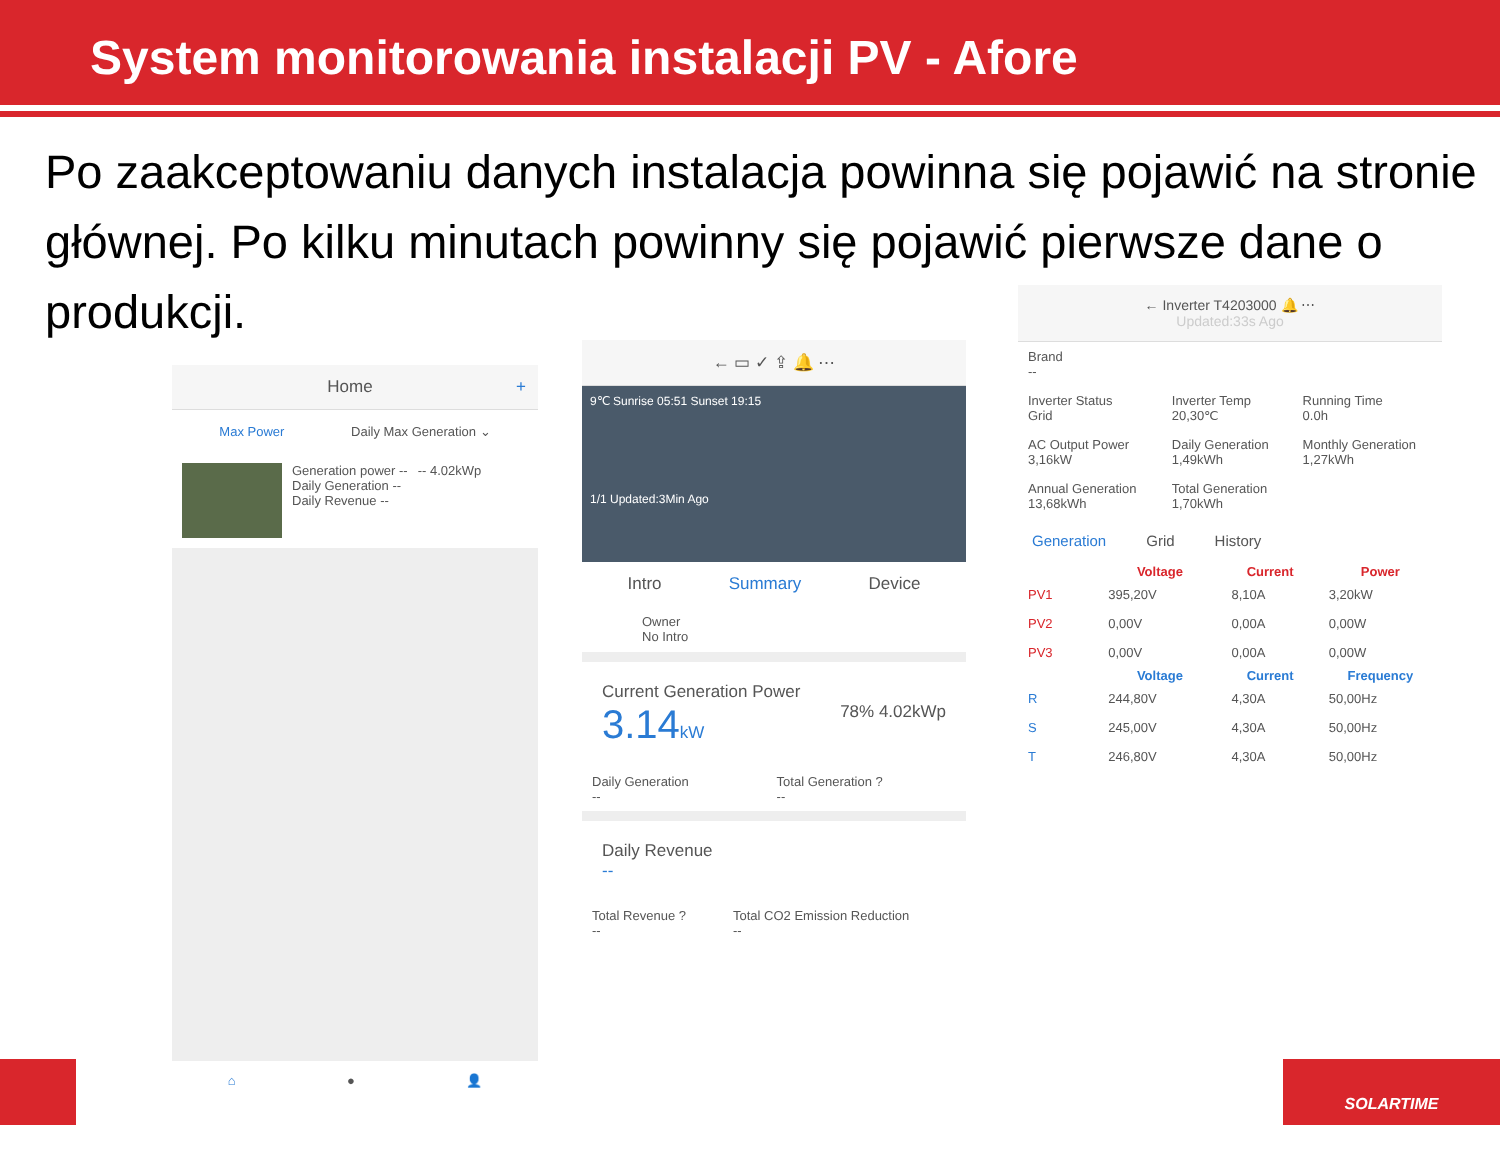System monitorowania instalacji PV - Afore
Po zaakceptowaniu danych instalacja powinna się pojawić na stronie głównej. Po kilku minutach powinny się pojawić pierwsze dane o produkcji.
Home +
Max Power Daily Max Generation ⌄
Generation power --
Daily Generation --
Daily Revenue --
-- 4.02kWp
⌂ ● 👤
← ▭ ✓ ⇪ 🔔 ⋯
9℃ Sunrise 05:51 Sunset 19:15
1/1 Updated:3Min Ago
Intro Summary Device
Owner
No Intro
Current Generation Power
3.14 kW 78% 4.02kWp
| Daily Generation -- | Total Generation ? -- |
Daily Revenue
--
| Total Revenue ? -- | Total CO2 Emission Reduction -- |
← Inverter T4203000 🔔 ⋯
Updated:33s Ago
| Brand -- | | |
| Inverter Status Grid | Inverter Temp 20,30℃ | Running Time 0.0h |
| AC Output Power 3,16kW | Daily Generation 1,49kWh | Monthly Generation 1,27kWh |
| Annual Generation 13,68kWh | Total Generation 1,70kWh | |
Generation Grid History
| | Voltage | Current | Power |
| --- | --- | --- | --- |
| PV1 | 395,20V | 8,10A | 3,20kW |
| PV2 | 0,00V | 0,00A | 0,00W |
| PV3 | 0,00V | 0,00A | 0,00W |
| | Voltage | Current | Frequency |
| R | 244,80V | 4,30A | 50,00Hz |
| S | 245,00V | 4,30A | 50,00Hz |
| T | 246,80V | 4,30A | 50,00Hz |
SOLARTIME